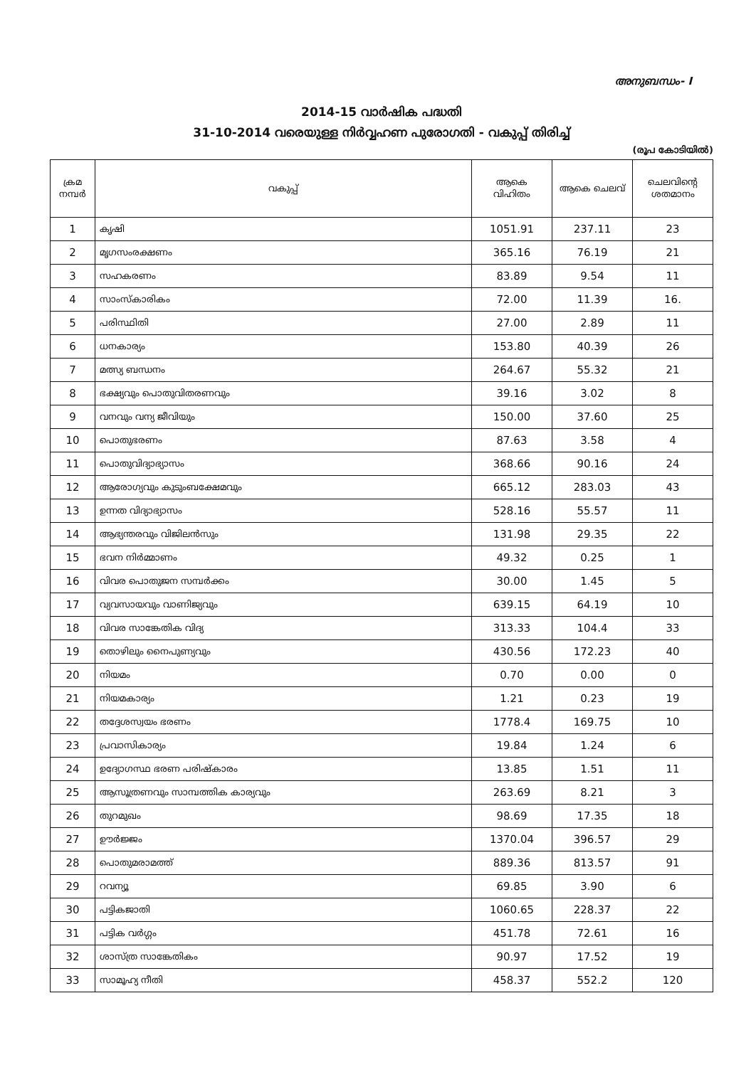അനുബന്ധം- I
2014-15 വാർഷിക പദ്ധതി
31-10-2014 വരെയുള്ള നിർവ്വഹണ പുരോഗതി - വകുപ്പ് തിരിച്ച്
(രൂപ കോടിയിൽ)
| ക്രമ നമ്പർ | വകുപ്പ് | ആകെ വിഹിതം | ആകെ ചെലവ് | ചെലവിന്റെ ശതമാനം |
| --- | --- | --- | --- | --- |
| 1 | കൃഷി | 1051.91 | 237.11 | 23 |
| 2 | മൃഗസംരക്ഷണം | 365.16 | 76.19 | 21 |
| 3 | സഹകരണം | 83.89 | 9.54 | 11 |
| 4 | സാംസ്കാരികം | 72.00 | 11.39 | 16. |
| 5 | പരിസ്ഥിതി | 27.00 | 2.89 | 11 |
| 6 | ധനകാര്യം | 153.80 | 40.39 | 26 |
| 7 | മത്സ്യ ബന്ധനം | 264.67 | 55.32 | 21 |
| 8 | ഭക്ഷ്യവും പൊതുവിതരണവും | 39.16 | 3.02 | 8 |
| 9 | വനവും വന്യ ജീവിയും | 150.00 | 37.60 | 25 |
| 10 | പൊതുഭരണം | 87.63 | 3.58 | 4 |
| 11 | പൊതുവിദ്യാഭ്യാസം | 368.66 | 90.16 | 24 |
| 12 | ആരോഗ്യവും കുടുംബക്ഷേമവും | 665.12 | 283.03 | 43 |
| 13 | ഉന്നത വിദ്യാഭ്യാസം | 528.16 | 55.57 | 11 |
| 14 | ആഭ്യന്തരവും വിജിലൻസും | 131.98 | 29.35 | 22 |
| 15 | ഭവന നിർമ്മാണം | 49.32 | 0.25 | 1 |
| 16 | വിവര പൊതുജന സമ്പർക്കം | 30.00 | 1.45 | 5 |
| 17 | വ്യവസായവും വാണിജ്യവും | 639.15 | 64.19 | 10 |
| 18 | വിവര സാങ്കേതിക വിദ്യ | 313.33 | 104.4 | 33 |
| 19 | തൊഴിലും നൈപുണ്യവും | 430.56 | 172.23 | 40 |
| 20 | നിയമം | 0.70 | 0.00 | 0 |
| 21 | നിയമകാര്യം | 1.21 | 0.23 | 19 |
| 22 | തദ്ദേശസ്വയം ഭരണം | 1778.4 | 169.75 | 10 |
| 23 | പ്രവാസികാര്യം | 19.84 | 1.24 | 6 |
| 24 | ഉദ്യോഗസ്ഥ ഭരണ പരിഷ്കാരം | 13.85 | 1.51 | 11 |
| 25 | ആസൂത്രണവും സാമ്പത്തിക കാര്യവും | 263.69 | 8.21 | 3 |
| 26 | തുറമുഖം | 98.69 | 17.35 | 18 |
| 27 | ഊർജ്ജം | 1370.04 | 396.57 | 29 |
| 28 | പൊതുമരാമത്ത് | 889.36 | 813.57 | 91 |
| 29 | റവന്യൂ | 69.85 | 3.90 | 6 |
| 30 | പട്ടികജാതി | 1060.65 | 228.37 | 22 |
| 31 | പട്ടിക വർഗ്ഗം | 451.78 | 72.61 | 16 |
| 32 | ശാസ്ത്ര സാങ്കേതികം | 90.97 | 17.52 | 19 |
| 33 | സാമൂഹ്യ നീതി | 458.37 | 552.2 | 120 |